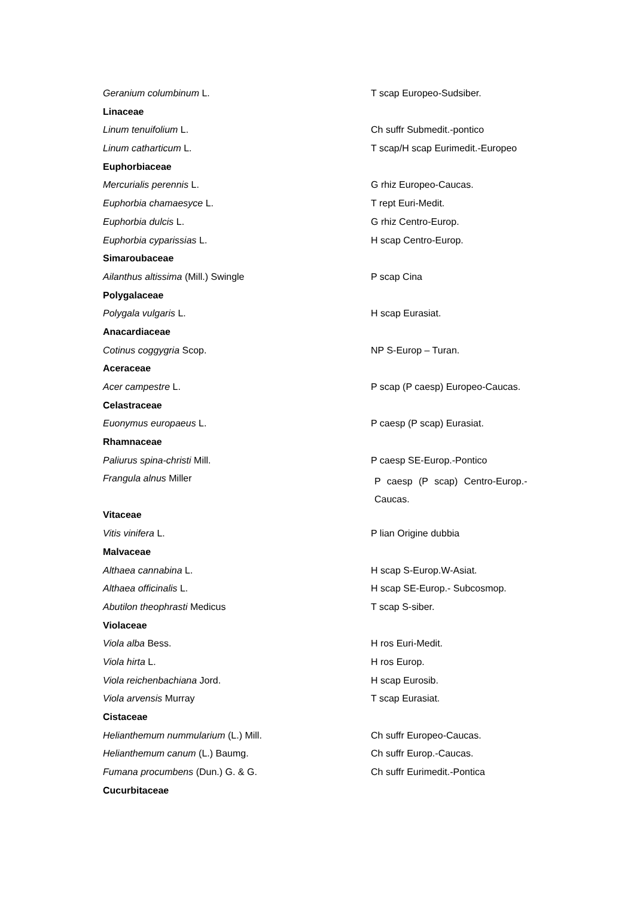| Geranium columbinum L. | T scap Europeo-Sudsiber. |
| Linaceae | |
| Linum tenuifolium L. | Ch suffr Submedit.-pontico |
| Linum catharticum L. | T scap/H scap Eurimedit.-Europeo |
| Euphorbiaceae | |
| Mercurialis perennis L. | G rhiz Europeo-Caucas. |
| Euphorbia chamaesyce L. | T rept Euri-Medit. |
| Euphorbia dulcis L. | G rhiz Centro-Europ. |
| Euphorbia cyparissias L. | H scap Centro-Europ. |
| Simaroubaceae | |
| Ailanthus altissima (Mill.) Swingle | P scap Cina |
| Polygalaceae | |
| Polygala vulgaris L. | H scap Eurasiat. |
| Anacardiaceae | |
| Cotinus coggygria Scop. | NP S-Europ – Turan. |
| Aceraceae | |
| Acer campestre L. | P scap (P caesp) Europeo-Caucas. |
| Celastraceae | |
| Euonymus europaeus L. | P caesp (P scap) Eurasiat. |
| Rhamnaceae | |
| Paliurus spina-christi Mill. | P caesp SE-Europ.-Pontico |
| Frangula alnus Miller | P caesp (P scap) Centro-Europ.- Caucas. |
| Vitaceae | |
| Vitis vinifera L. | P lian Origine dubbia |
| Malvaceae | |
| Althaea cannabina L. | H scap S-Europ.W-Asiat. |
| Althaea officinalis L. | H scap SE-Europ.- Subcosmop. |
| Abutilon theophrasti Medicus | T scap S-siber. |
| Violaceae | |
| Viola alba Bess. | H ros Euri-Medit. |
| Viola hirta L. | H ros Europ. |
| Viola reichenbachiana Jord. | H scap Eurosib. |
| Viola arvensis Murray | T scap Eurasiat. |
| Cistaceae | |
| Helianthemum nummularium (L.) Mill. | Ch suffr Europeo-Caucas. |
| Helianthemum canum (L.) Baumg. | Ch suffr Europ.-Caucas. |
| Fumana procumbens (Dun.) G. & G. | Ch suffr Eurimedit.-Pontica |
| Cucurbitaceae | |